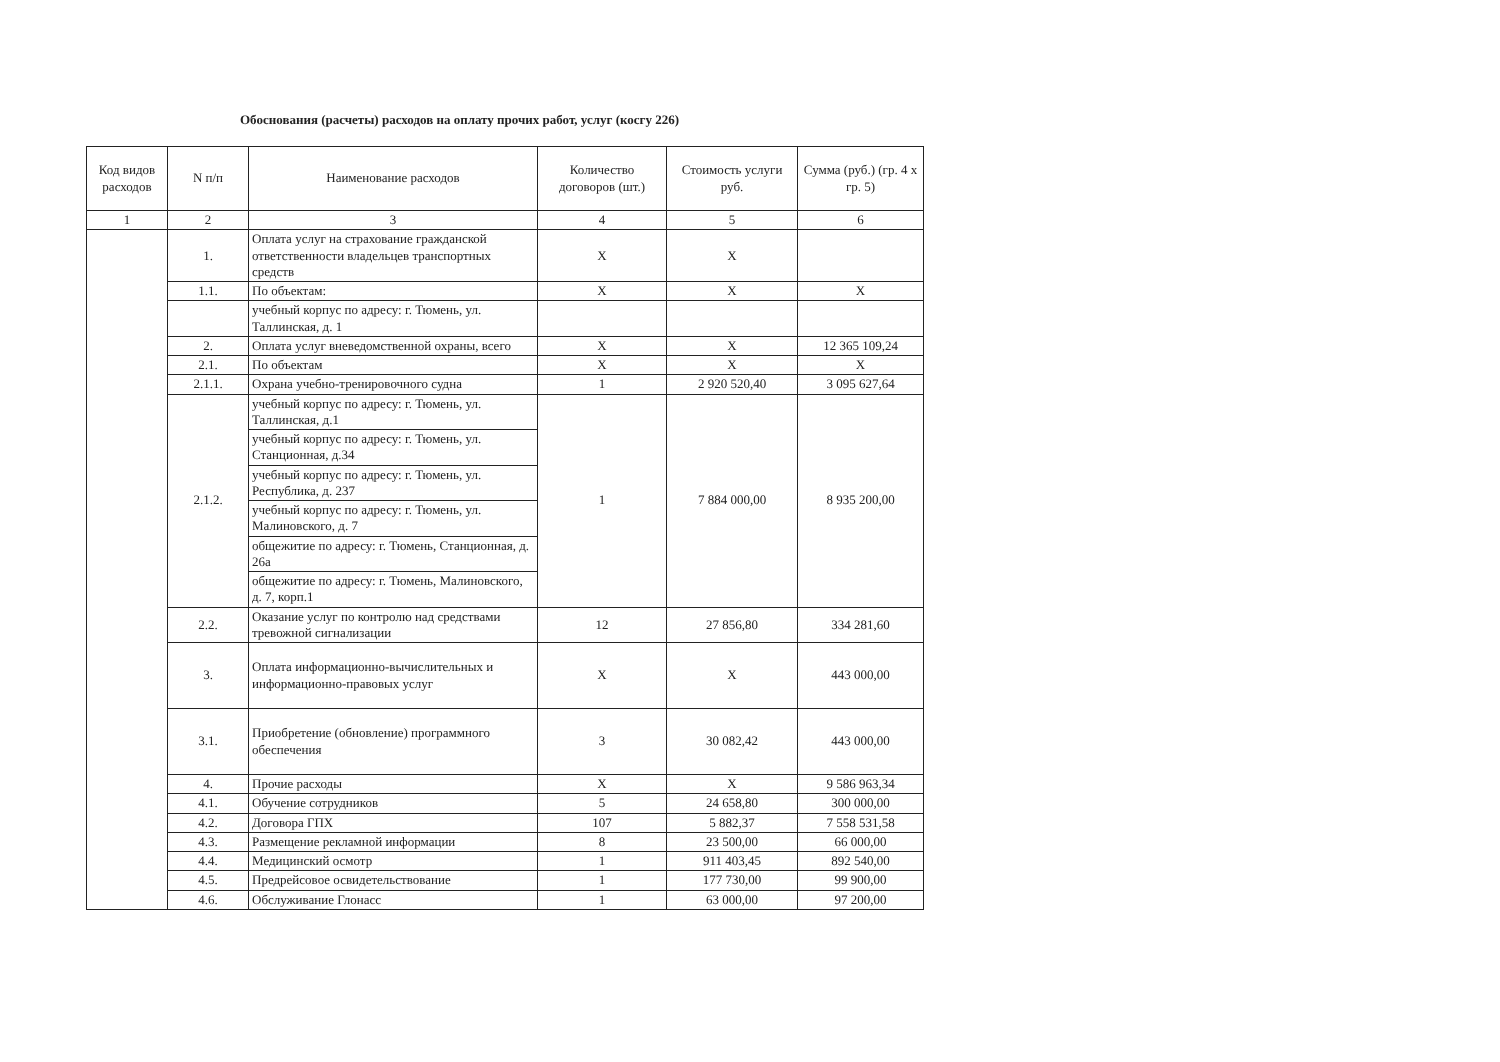Обоснования (расчеты) расходов на оплату прочих работ, услуг (косгу 226)
| Код видов расходов | N п/п | Наименование расходов | Количество договоров (шт.) | Стоимость услуги руб. | Сумма (руб.) (гр. 4 х гр. 5) |
| --- | --- | --- | --- | --- | --- |
| 1 | 2 | 3 | 4 | 5 | 6 |
| | 1. | Оплата услуг на страхование гражданской ответственности владельцев транспортных средств | X | X | |
| | 1.1. | По объектам: | X | X | X |
| | | учебный корпус по адресу: г. Тюмень, ул. Таллинская, д. 1 | | | |
| | 2. | Оплата услуг вневедомственной охраны, всего | X | X | 12 365 109,24 |
| | 2.1. | По объектам | X | X | X |
| | 2.1.1. | Охрана учебно-тренировочного судна | 1 | 2 920 520,40 | 3 095 627,64 |
| | 2.1.2. | учебный корпус по адресу: г. Тюмень, ул. Таллинская, д.1 | 1 | 7 884 000,00 | 8 935 200,00 |
| | | учебный корпус по адресу: г. Тюмень, ул. Станционная, д.34 | | | |
| | | учебный корпус по адресу: г. Тюмень, ул. Республика, д. 237 | | | |
| | | учебный корпус по адресу: г. Тюмень, ул. Малиновского, д. 7 | | | |
| | | общежитие по адресу: г. Тюмень, Станционная, д. 26а | | | |
| | | общежитие по адресу: г. Тюмень, Малиновского, д. 7, корп.1 | | | |
| | 2.2. | Оказание услуг по контролю над средствами тревожной сигнализации | 12 | 27 856,80 | 334 281,60 |
| | 3. | Оплата информационно-вычислительных и информационно-правовых услуг | X | X | 443 000,00 |
| | 3.1. | Приобретение (обновление) программного обеспечения | 3 | 30 082,42 | 443 000,00 |
| | 4. | Прочие расходы | X | X | 9 586 963,34 |
| | 4.1. | Обучение сотрудников | 5 | 24 658,80 | 300 000,00 |
| | 4.2. | Договора ГПХ | 107 | 5 882,37 | 7 558 531,58 |
| | 4.3. | Размещение рекламной информации | 8 | 23 500,00 | 66 000,00 |
| | 4.4. | Медицинский осмотр | 1 | 911 403,45 | 892 540,00 |
| | 4.5. | Предрейсовое освидетельствование | 1 | 177 730,00 | 99 900,00 |
| | 4.6. | Обслуживание Глонасс | 1 | 63 000,00 | 97 200,00 |